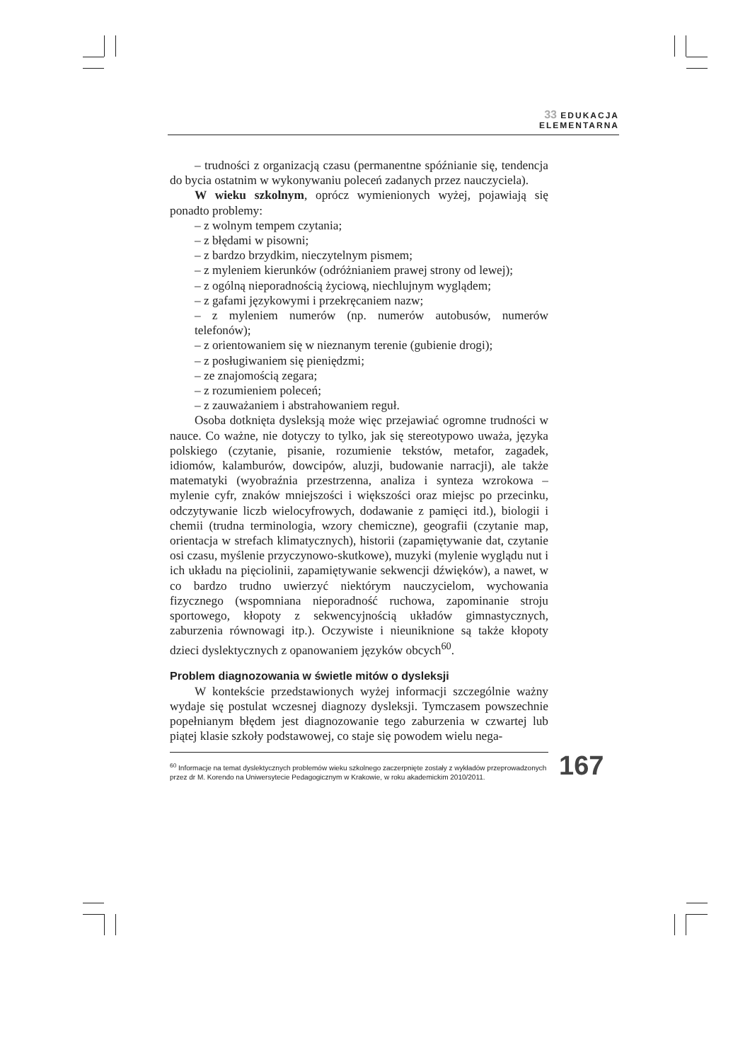33 EDUKACJA
ELEMENTARNA
– trudności z organizacją czasu (permanentne spóźnianie się, tendencja do bycia ostatnim w wykonywaniu poleceń zadanych przez nauczyciela).
W wieku szkolnym, oprócz wymienionych wyżej, pojawiają się ponadto problemy:
– z wolnym tempem czytania;
– z błędami w pisowni;
– z bardzo brzydkim, nieczytelnym pismem;
– z myleniem kierunków (odróżnianiem prawej strony od lewej);
– z ogólną nieporadnością życiową, niechlujnym wyglądem;
– z gafami językowymi i przekręcaniem nazw;
– z myleniem numerów (np. numerów autobusów, numerów telefonów);
– z orientowaniem się w nieznanym terenie (gubienie drogi);
– z posługiwaniem się pieniędzmi;
– ze znajomością zegara;
– z rozumieniem poleceń;
– z zauważaniem i abstrahowaniem reguł.
Osoba dotknięta dysleksją może więc przejawiać ogromne trudności w nauce. Co ważne, nie dotyczy to tylko, jak się stereotypowo uważa, języka polskiego (czytanie, pisanie, rozumienie tekstów, metafor, zagadek, idiomów, kalamburów, dowcipów, aluzji, budowanie narracji), ale także matematyki (wyobraźnia przestrzenna, analiza i synteza wzrokowa – mylenie cyfr, znaków mniejszości i większości oraz miejsc po przecinku, odczytywanie liczb wielocyfrowych, dodawanie z pamięci itd.), biologii i chemii (trudna terminologia, wzory chemiczne), geografii (czytanie map, orientacja w strefach klimatycznych), historii (zapamiętywanie dat, czytanie osi czasu, myślenie przyczynowo-skutkowe), muzyki (mylenie wyglądu nut i ich układu na pięciolinii, zapamiętywanie sekwencji dźwięków), a nawet, w co bardzo trudno uwierzyć niektórym nauczycielom, wychowania fizycznego (wspomniana nieporadność ruchowa, zapominanie stroju sportowego, kłopoty z sekwencyjnością układów gimnastycznych, zaburzenia równowagi itp.). Oczywiste i nieuniknione są także kłopoty dzieci dyslektycznych z opanowaniem języków obcych<sup>60</sup>.
Problem diagnozowania w świetle mitów o dysleksji
W kontekście przedstawionych wyżej informacji szczególnie ważny wydaje się postulat wczesnej diagnozy dysleksji. Tymczasem powszechnie popełnianym błędem jest diagnozowanie tego zaburzenia w czwartej lub piątej klasie szkoły podstawowej, co staje się powodem wielu nega-
<sup>60</sup> Informacje na temat dyslektycznych problemów wieku szkolnego zaczerpnięte zostały z wykładów przeprowadzonych przez dr M. Korendo na Uniwersytecie Pedagogicznym w Krakowie, w roku akademickim 2010/2011.
167